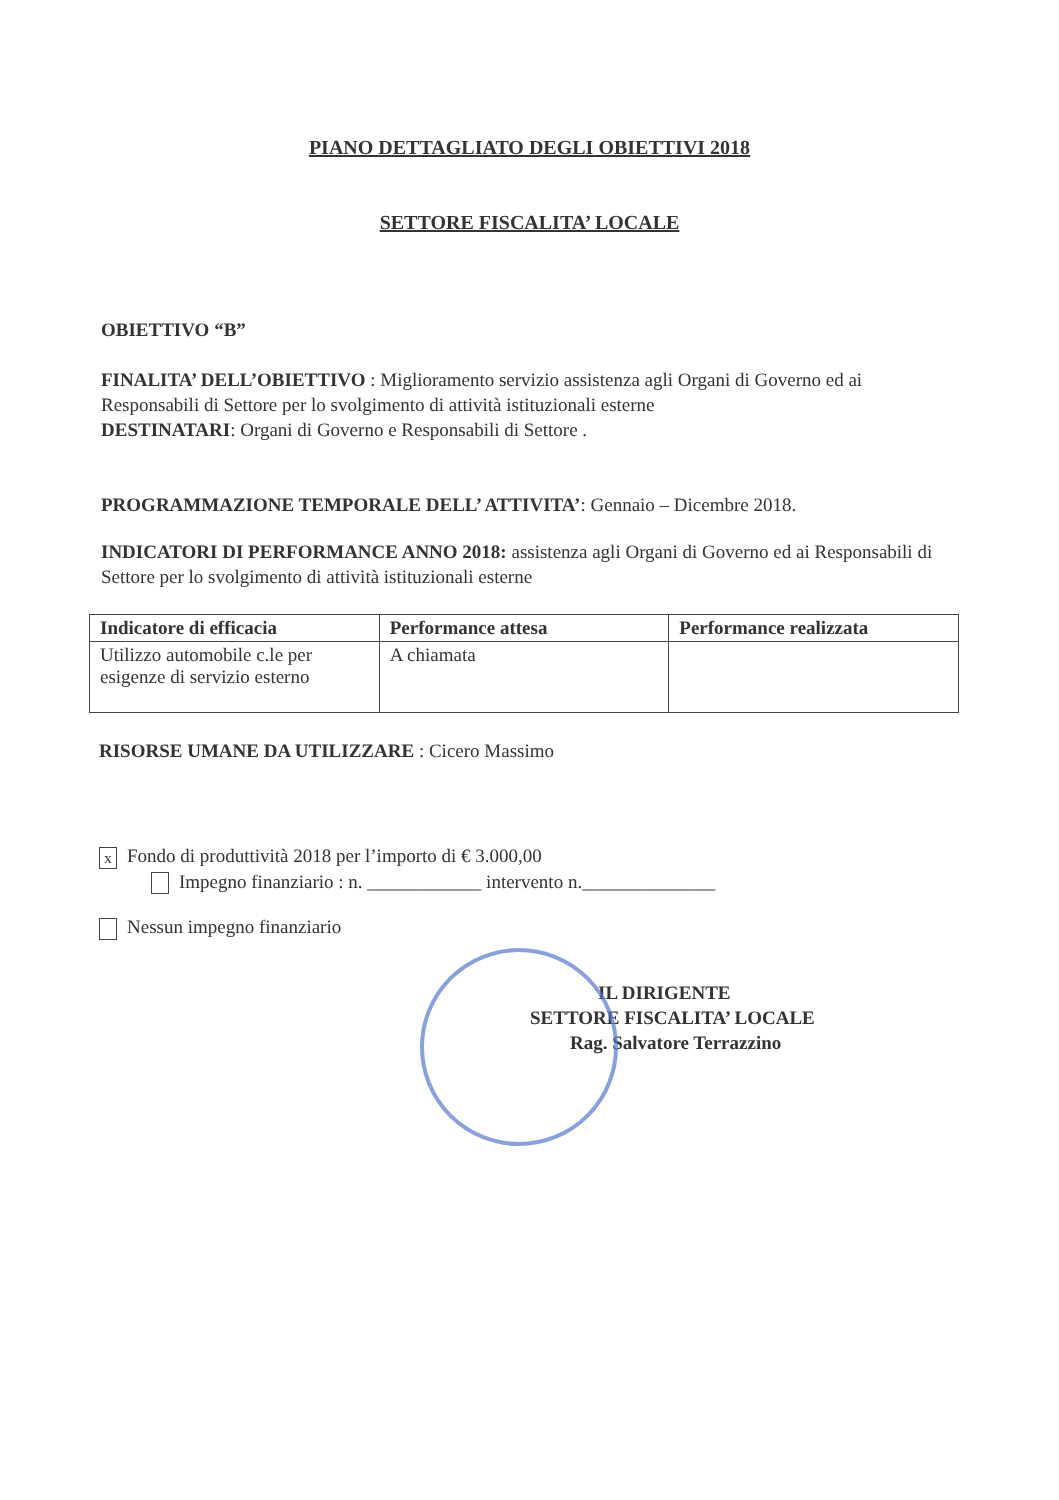PIANO DETTAGLIATO DEGLI OBIETTIVI 2018
SETTORE FISCALITA’ LOCALE
OBIETTIVO “B”
FINALITA’ DELL’OBIETTIVO : Miglioramento servizio assistenza agli Organi di Governo ed ai Responsabili di Settore per lo svolgimento di attività istituzionali esterne
DESTINATARI: Organi di Governo e Responsabili di Settore .
PROGRAMMAZIONE TEMPORALE DELL’ ATTIVITA’: Gennaio – Dicembre 2018.
INDICATORI DI PERFORMANCE ANNO 2018: assistenza agli Organi di Governo ed ai Responsabili di Settore per lo svolgimento di attività istituzionali esterne
| Indicatore di efficacia | Performance attesa | Performance realizzata |
| --- | --- | --- |
| Utilizzo automobile c.le per esigenze di servizio esterno | A chiamata | |
RISORSE UMANE DA UTILIZZARE : Cicero Massimo
x Fondo di produttività 2018 per l’importo di € 3.000,00
Impegno finanziario : n. ____________ intervento n.______________
Nessun impegno finanziario
IL DIRIGENTE
SETTORE FISCALITA’ LOCALE
Rag. Salvatore Terrazzino